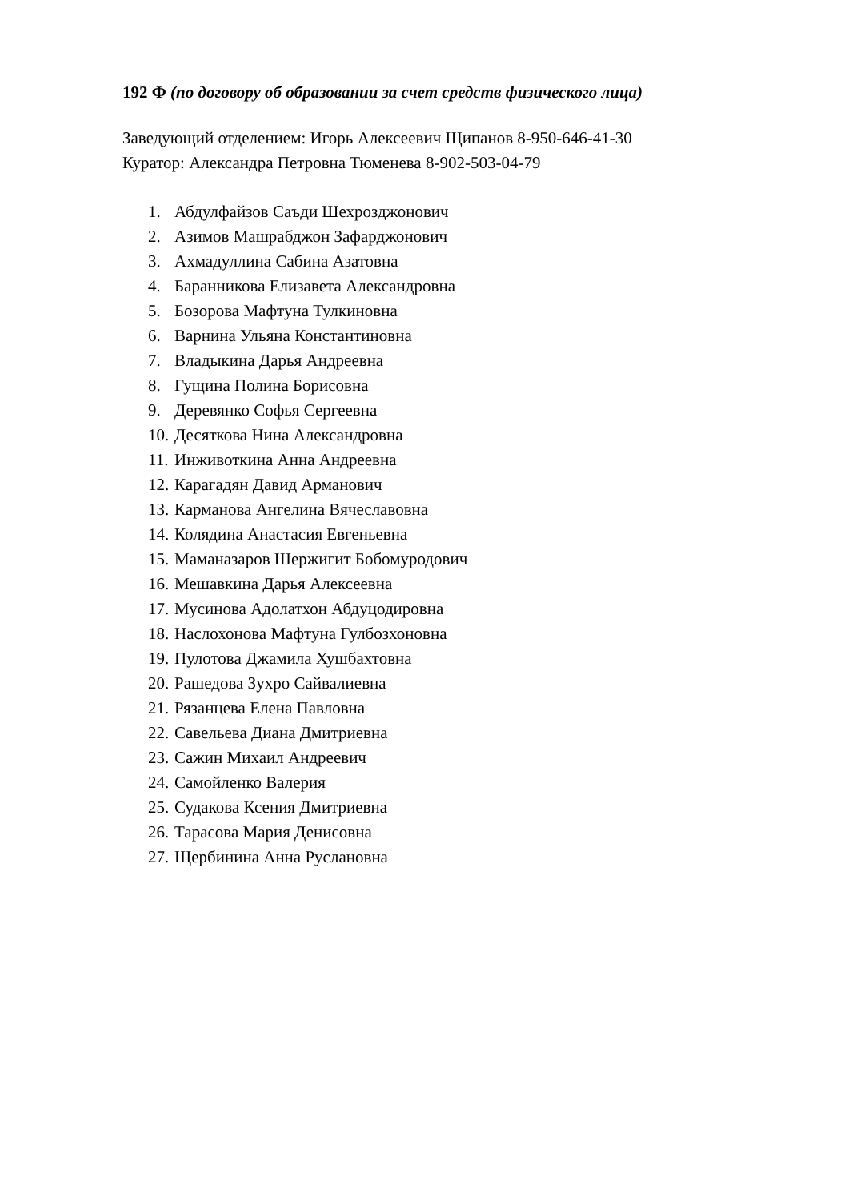192 Ф (по договору об образовании за счет средств физического лица)
Заведующий отделением: Игорь Алексеевич Щипанов 8-950-646-41-30
Куратор: Александра Петровна Тюменева 8-902-503-04-79
1. Абдулфайзов Саъди Шехрозджонович
2. Азимов Машрабджон Зафарджонович
3. Ахмадуллина Сабина Азатовна
4. Баранникова Елизавета Александровна
5. Бозорова Мафтуна Тулкиновна
6. Варнина Ульяна Константиновна
7. Владыкина Дарья Андреевна
8. Гущина Полина Борисовна
9. Деревянко Софья Сергеевна
10. Десяткова Нина Александровна
11. Инживоткина Анна Андреевна
12. Карагадян Давид Арманович
13. Карманова Ангелина Вячеславовна
14. Колядина Анастасия Евгеньевна
15. Маманазаров Шержигит Бобомуродович
16. Мешавкина Дарья Алексеевна
17. Мусинова Адолатхон Абдуцодировна
18. Наслохонова Мафтуна Гулбозхоновна
19. Пулотова Джамила Хушбахтовна
20. Рашедова Зухро Сайвалиевна
21. Рязанцева Елена Павловна
22. Савельева Диана Дмитриевна
23. Сажин Михаил Андреевич
24. Самойленко Валерия
25. Судакова Ксения Дмитриевна
26. Тарасова Мария Денисовна
27. Щербинина Анна Руслановна